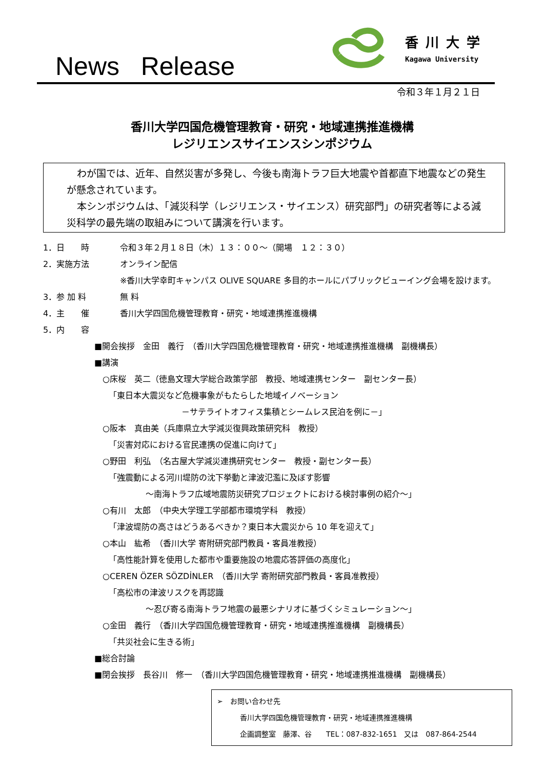News Release
香川大学
Kagawa University
令和３年１月２１日
香川大学四国危機管理教育・研究・地域連携推進機構
レジリエンスサイエンスシンポジウム
わが国では、近年、自然災害が多発し、今後も南海トラフ巨大地震や首都直下地震などの発生が懸念されています。
本シンポジウムは、「減災科学（レジリエンス・サイエンス）研究部門」の研究者等による減災科学の最先端の取組みについて講演を行います。
1．日　　時 令和３年２月１８日（木）１３：００～（開場　１２：３０）
2．実施方法 オンライン配信
※香川大学幸町キャンパス OLIVE SQUARE 多目的ホールにパブリックビューイング会場を設けます。
3．参 加 料 無 料
4．主　　催 香川大学四国危機管理教育・研究・地域連携推進機構
5．内　　容
■開会挨拶　金田　義行　（香川大学四国危機管理教育・研究・地域連携推進機構　副機構長）
■講演
○床桜　英二（徳島文理大学総合政策学部　教授、地域連携センター　副センター長）
「東日本大震災など危機事象がもたらした地域イノベーション
－サテライトオフィス集積とシームレス民泊を例に－」
○阪本　真由美（兵庫県立大学減災復興政策研究科　教授）
「災害対応における官民連携の促進に向けて」
○野田　利弘　（名古屋大学減災連携研究センター　教授・副センター長）
「強震動による河川堤防の沈下挙動と津波氾濫に及ぼす影響
～南海トラフ広域地震防災研究プロジェクトにおける検討事例の紹介～」
○有川　太郎　（中央大学理工学部都市環境学科　教授）
「津波堤防の高さはどうあるべきか？東日本大震災から 10 年を迎えて」
○本山　紘希　（香川大学 寄附研究部門教員・客員准教授）
「高性能計算を使用した都市や重要施設の地震応答評価の高度化」
○CEREN ÖZER SÖZDİNLER　（香川大学 寄附研究部門教員・客員准教授）
「高松市の津波リスクを再認識
～忍び寄る南海トラフ地震の最悪シナリオに基づくシミュレーション～」
○金田　義行　（香川大学四国危機管理教育・研究・地域連携推進機構　副機構長）
「共災社会に生きる術」
■総合討論
■閉会挨拶　長谷川　修一　（香川大学四国危機管理教育・研究・地域連携推進機構　副機構長）
➢　お問い合わせ先
香川大学四国危機管理教育・研究・地域連携推進機構
企画調整室　藤澤、谷　　TEL：087-832-1651　又は　087-864-2544